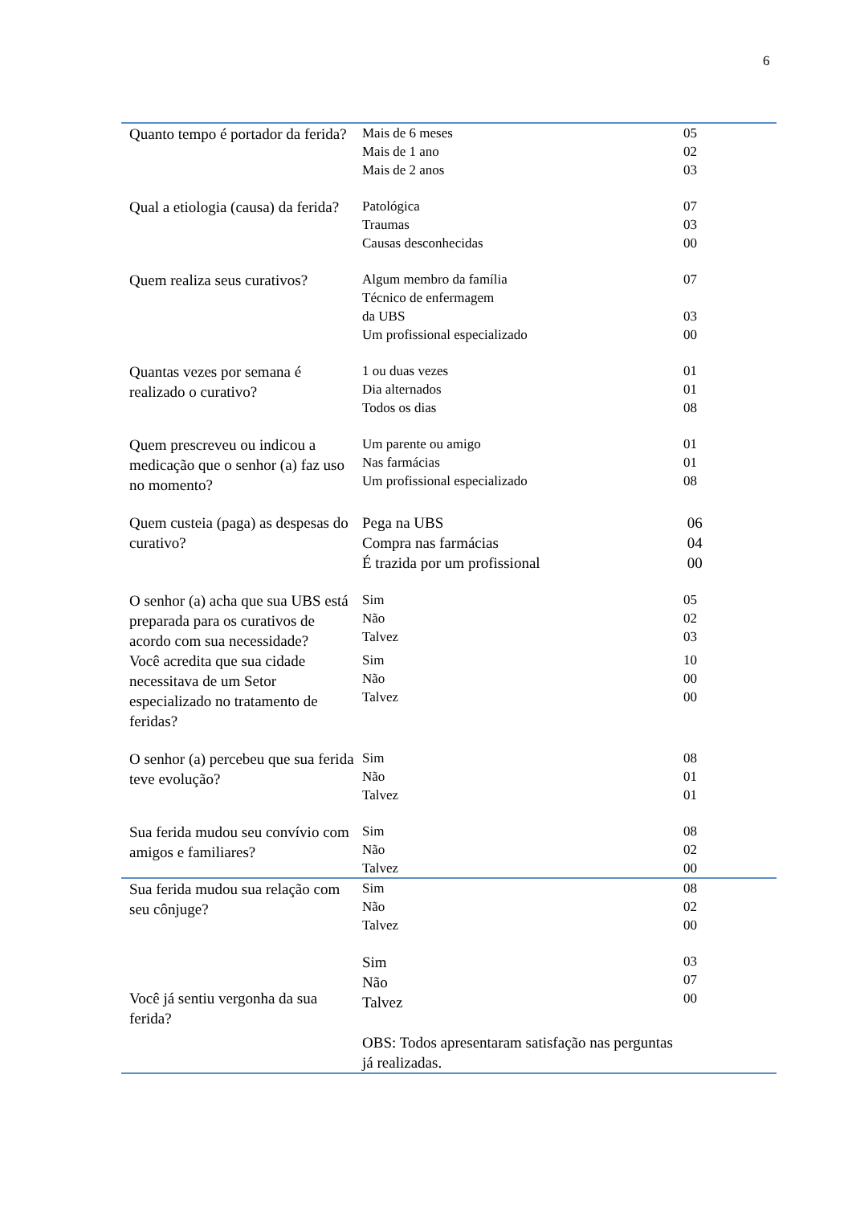6
| Quanto tempo é portador da ferida? | Mais de 6 meses Mais de 1 ano Mais de 2 anos | 05 02 03 |
| Qual a etiologia (causa) da ferida? | Patológica Traumas Causas desconhecidas | 07 03 00 |
| Quem realiza seus curativos? | Algum membro da família Técnico de enfermagem da UBS Um profissional especializado | 07 03 00 |
| Quantas vezes por semana é realizado o curativo? | 1 ou duas vezes Dia alternados Todos os dias | 01 01 08 |
| Quem prescreveu ou indicou a medicação que o senhor (a) faz uso no momento? | Um parente ou amigo Nas farmácias Um profissional especializado | 01 01 08 |
| Quem custeia (paga) as despesas do curativo? | Pega na UBS Compra nas farmácias É trazida por um profissional | 06 04 00 |
| O senhor (a) acha que sua UBS está preparada para os curativos de acordo com sua necessidade? | Sim Não Talvez | 05 02 03 |
| Você acredita que sua cidade necessitava de um Setor especializado no tratamento de feridas? | Sim Não Talvez | 10 00 00 |
| O senhor (a) percebeu que sua ferida teve evolução? | Sim Não Talvez | 08 01 01 |
| Sua ferida mudou seu convívio com amigos e familiares? | Sim Não Talvez | 08 02 00 |
| Sua ferida mudou sua relação com seu cônjuge? | Sim Não Talvez | 08 02 00 |
| Você já sentiu vergonha da sua ferida? | Sim Não Talvez OBS: Todos apresentaram satisfação nas perguntas já realizadas. | 03 07 00 |